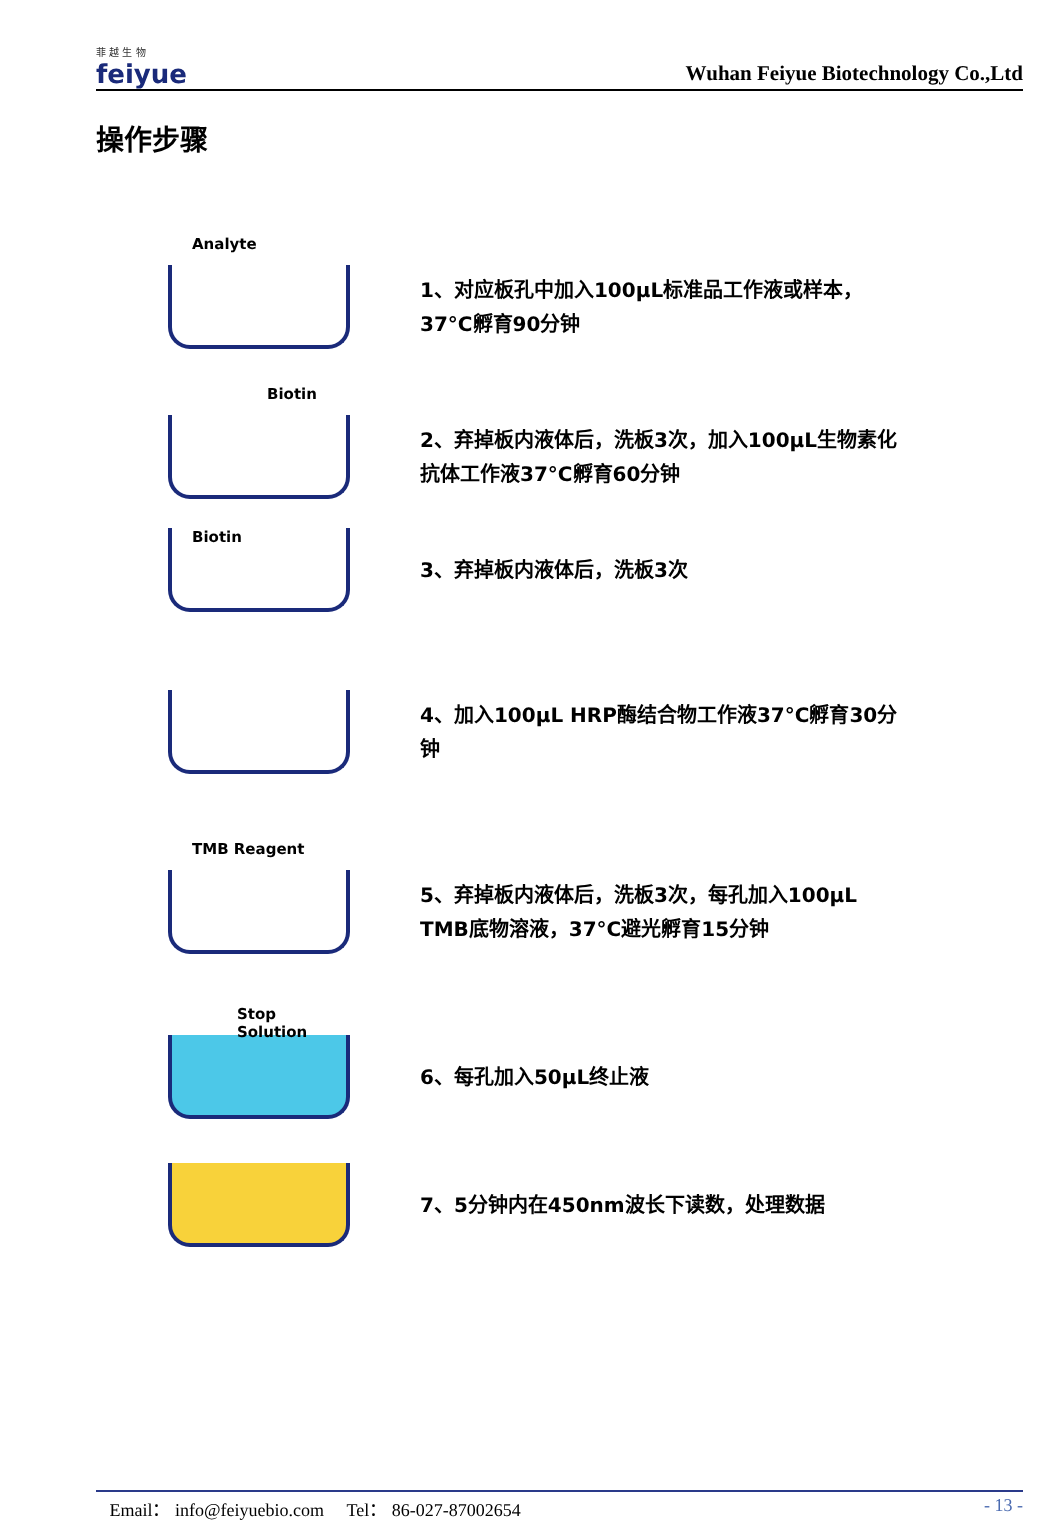菲 越 生 物
feiyue
Wuhan Feiyue Biotechnology Co.,Ltd
操作步骤
Analyte
1、对应板孔中加入100μL标准品工作液或样本，
37°C孵育90分钟
Biotin
2、弃掉板内液体后，洗板3次，加入100μL生物素化
抗体工作液37°C孵育60分钟
Biotin
3、弃掉板内液体后，洗板3次
4、加入100μL HRP酶结合物工作液37°C孵育30分
钟
TMB Reagent
5、弃掉板内液体后，洗板3次，每孔加入100μL
TMB底物溶液，37°C避光孵育15分钟
Stop Solution
6、每孔加入50μL终止液
7、5分钟内在450nm波长下读数，处理数据
Email： info@feiyuebio.com Tel： 86-027-87002654 - 13 -